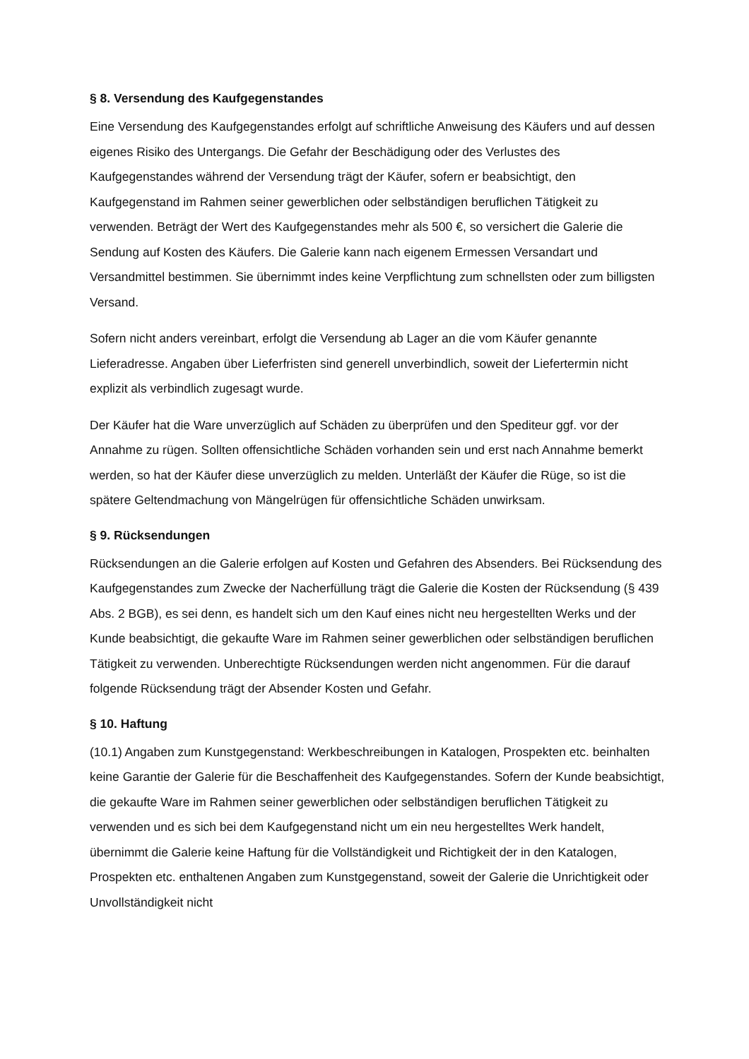§ 8. Versendung des Kaufgegenstandes
Eine Versendung des Kaufgegenstandes erfolgt auf schriftliche Anweisung des Käufers und auf dessen eigenes Risiko des Untergangs. Die Gefahr der Beschädigung oder des Verlustes des Kaufgegenstandes während der Versendung trägt der Käufer, sofern er beabsichtigt, den Kaufgegenstand im Rahmen seiner gewerblichen oder selbständigen beruflichen Tätigkeit zu verwenden. Beträgt der Wert des Kaufgegenstandes mehr als 500 €, so versichert die Galerie die Sendung auf Kosten des Käufers. Die Galerie kann nach eigenem Ermessen Versandart und Versandmittel bestimmen. Sie übernimmt indes keine Verpflichtung zum schnellsten oder zum billigsten Versand.
Sofern nicht anders vereinbart, erfolgt die Versendung ab Lager an die vom Käufer genannte Lieferadresse. Angaben über Lieferfristen sind generell unverbindlich, soweit der Liefertermin nicht explizit als verbindlich zugesagt wurde.
Der Käufer hat die Ware unverzüglich auf Schäden zu überprüfen und den Spediteur ggf. vor der Annahme zu rügen. Sollten offensichtliche Schäden vorhanden sein und erst nach Annahme bemerkt werden, so hat der Käufer diese unverzüglich zu melden. Unterläßt der Käufer die Rüge, so ist die spätere Geltendmachung von Mängelrügen für offensichtliche Schäden unwirksam.
§ 9. Rücksendungen
Rücksendungen an die Galerie erfolgen auf Kosten und Gefahren des Absenders. Bei Rücksendung des Kaufgegenstandes zum Zwecke der Nacherfüllung trägt die Galerie die Kosten der Rücksendung (§ 439 Abs. 2 BGB), es sei denn, es handelt sich um den Kauf eines nicht neu hergestellten Werks und der Kunde beabsichtigt, die gekaufte Ware im Rahmen seiner gewerblichen oder selbständigen beruflichen Tätigkeit zu verwenden. Unberechtigte Rücksendungen werden nicht angenommen. Für die darauf folgende Rücksendung trägt der Absender Kosten und Gefahr.
§ 10. Haftung
(10.1) Angaben zum Kunstgegenstand: Werkbeschreibungen in Katalogen, Prospekten etc. beinhalten keine Garantie der Galerie für die Beschaffenheit des Kaufgegenstandes. Sofern der Kunde beabsichtigt, die gekaufte Ware im Rahmen seiner gewerblichen oder selbständigen beruflichen Tätigkeit zu verwenden und es sich bei dem Kaufgegenstand nicht um ein neu hergestelltes Werk handelt, übernimmt die Galerie keine Haftung für die Vollständigkeit und Richtigkeit der in den Katalogen, Prospekten etc. enthaltenen Angaben zum Kunstgegenstand, soweit der Galerie die Unrichtigkeit oder Unvollständigkeit nicht